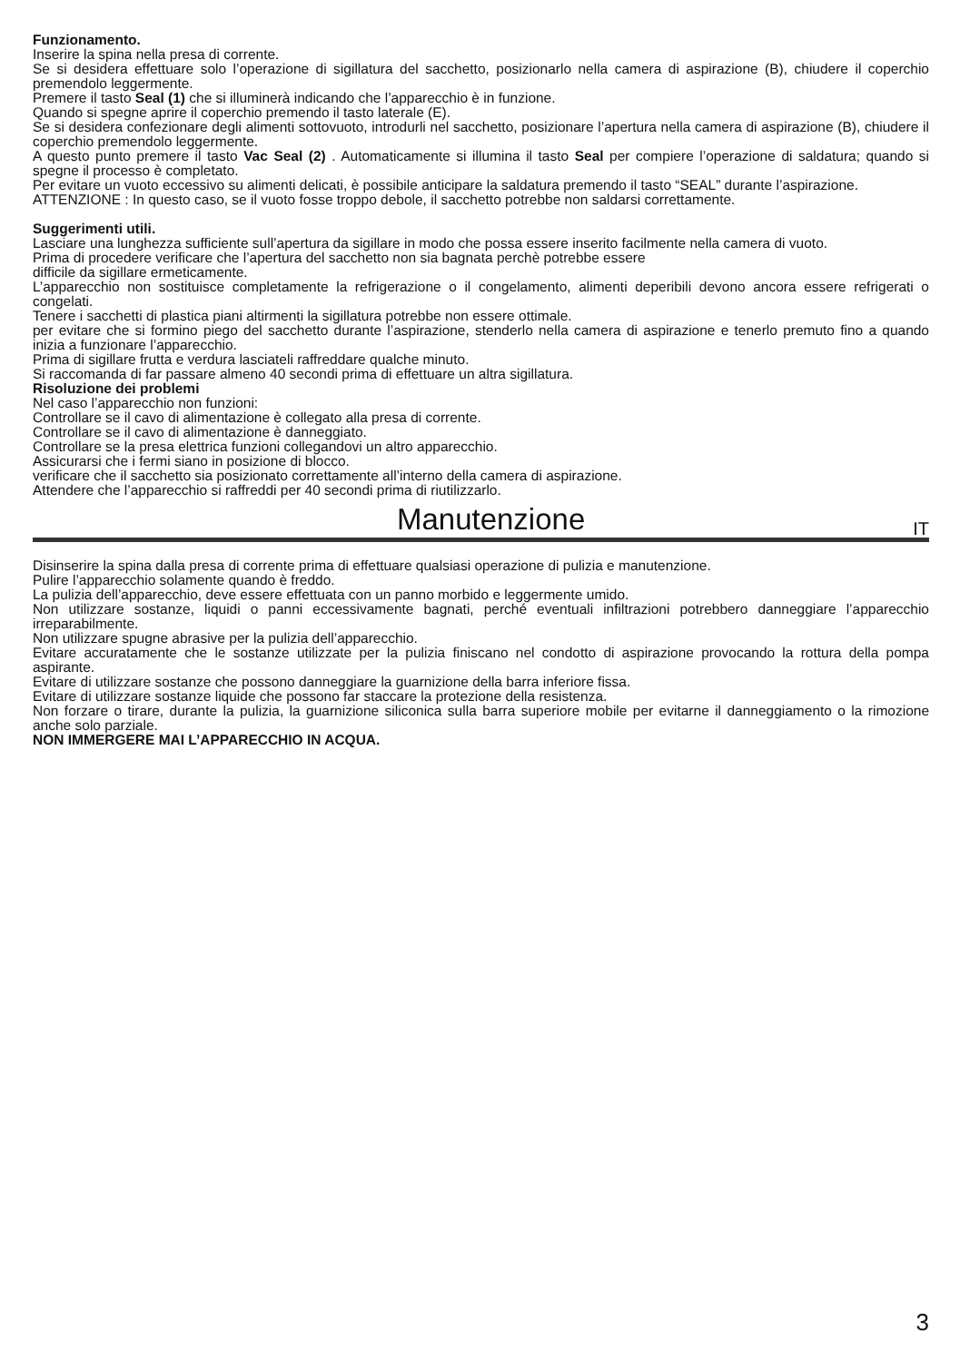Funzionamento.
Inserire la spina nella presa di corrente.
Se si desidera effettuare solo l’operazione di sigillatura del sacchetto, posizionarlo nella camera di aspirazione (B), chiudere il coperchio premendolo leggermente.
Premere il tasto Seal (1) che si illuminerà indicando che l’apparecchio è in funzione.
Quando si spegne aprire il coperchio premendo il tasto laterale (E).
Se si desidera confezionare degli alimenti sottovuoto, introdurli nel sacchetto, posizionare l’apertura nella camera di aspirazione (B), chiudere il coperchio premendolo leggermente.
A questo punto premere il tasto Vac Seal (2) . Automaticamente si illumina il tasto Seal per compiere l’operazione di saldatura; quando si spegne il processo è completato.
Per evitare un vuoto eccessivo su alimenti delicati, è possibile anticipare la saldatura premendo il tasto “SEAL” durante l’aspirazione.
ATTENZIONE : In questo caso, se il vuoto fosse troppo debole, il sacchetto potrebbe non saldarsi correttamente.
Suggerimenti utili.
Lasciare una lunghezza sufficiente sull’apertura da sigillare in modo che possa essere inserito facilmente nella camera di vuoto.
Prima di procedere verificare che l’apertura del sacchetto non sia bagnata perchè potrebbe essere
difficile da sigillare ermeticamente.
L’apparecchio non sostituisce completamente la refrigerazione o il congelamento, alimenti deperibili devono ancora essere refrigerati o congelati.
Tenere i sacchetti di plastica piani altirmenti la sigillatura potrebbe non essere ottimale.
per evitare che si formino piego del sacchetto durante l’aspirazione, stenderlo nella camera di aspirazione e tenerlo premuto fino a quando inizia a funzionare l’apparecchio.
Prima di sigillare frutta e verdura lasciateli raffreddare qualche minuto.
Si raccomanda di far passare almeno 40 secondi prima di effettuare un altra sigillatura.
Risoluzione dei problemi
Nel caso l’apparecchio non funzioni:
Controllare se il cavo di alimentazione è collegato alla presa di corrente.
Controllare se il cavo di alimentazione è danneggiato.
Controllare se la presa elettrica funzioni collegandovi un altro apparecchio.
Assicurarsi che i fermi siano in posizione di blocco.
verificare che il sacchetto sia posizionato correttamente all’interno della camera di aspirazione.
Attendere che l’apparecchio si raffreddi per 40 secondi prima di riutilizzarlo.
Manutenzione IT
Disinserire la spina dalla presa di corrente prima di effettuare qualsiasi operazione di pulizia e manutenzione.
Pulire l’apparecchio solamente quando è freddo.
La pulizia dell’apparecchio, deve essere effettuata con un panno morbido e leggermente umido.
Non utilizzare sostanze, liquidi o panni eccessivamente bagnati, perché eventuali infiltrazioni potrebbero danneggiare l’apparecchio irreparabilmente.
Non utilizzare spugne abrasive per la pulizia dell’apparecchio.
Evitare accuratamente che le sostanze utilizzate per la pulizia finiscano nel condotto di aspirazione provocando la rottura della pompa aspirante.
Evitare di utilizzare sostanze che possono danneggiare la guarnizione della barra inferiore fissa.
Evitare di utilizzare sostanze liquide che possono far staccare la protezione della resistenza.
Non forzare o tirare, durante la pulizia, la guarnizione siliconica sulla barra superiore mobile per evitarne il danneggiamento o la rimozione anche solo parziale.
NON IMMERGERE MAI L’APPARECCHIO IN ACQUA.
3